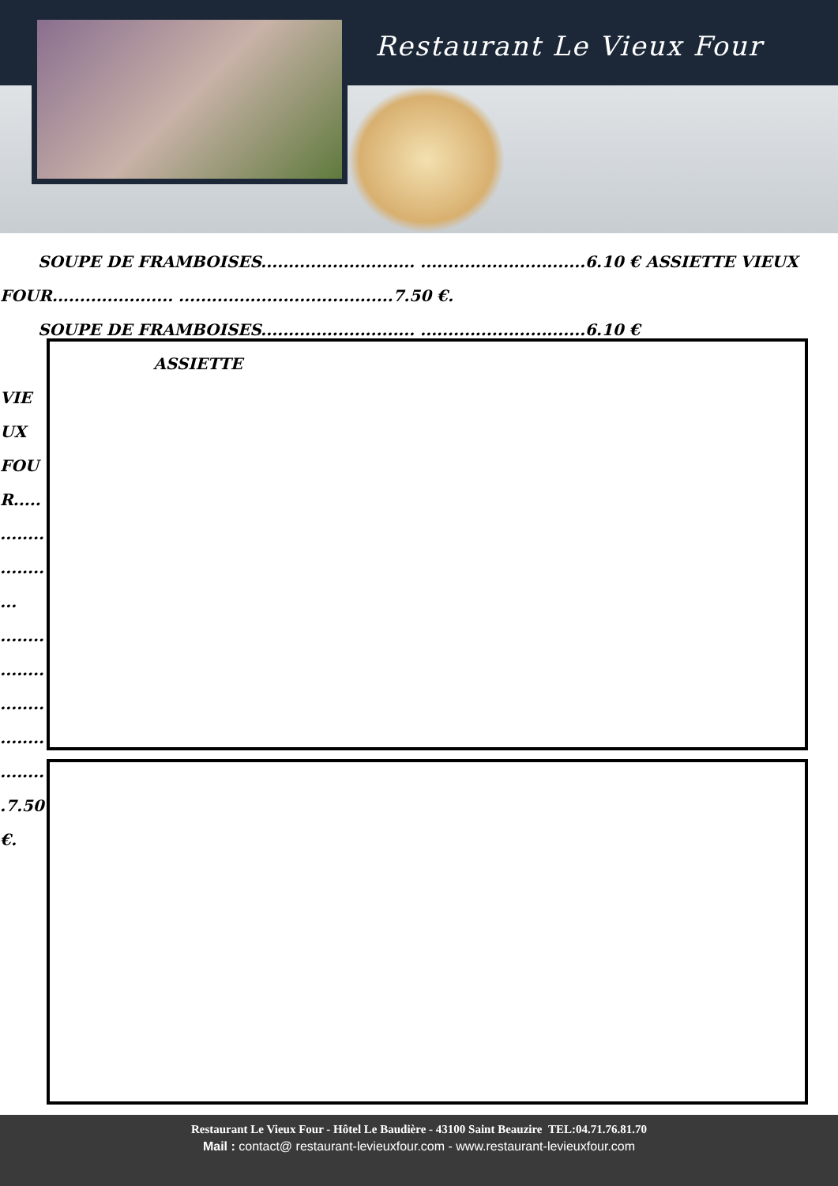Restaurant Le Vieux Four
SOUPE DE FRAMBOISES............................ ..............................6.10 € ASSIETTE VIEUX
FOUR...................... .......................................7.50 €.
SOUPE DE FRAMBOISES............................ ..............................6.10 € ASSIETTE
VIE
UX
FOU
R.....
........
........
...
........
........
........
........
........
.7.50
€.
Restaurant Le Vieux Four - Hôtel Le Baudière - 43100 Saint Beauzire TEL:04.71.76.81.70
Mail : contact@ restaurant-levieuxfour.com - www.restaurant-levieuxfour.com